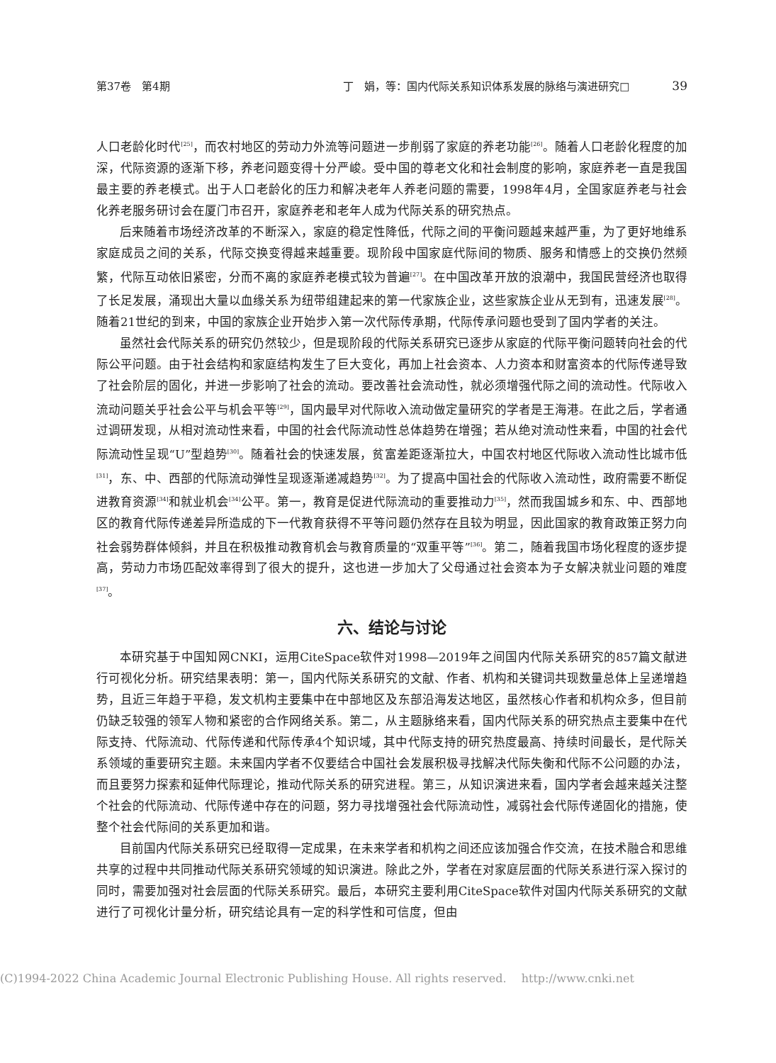第37卷　第4期 丁　娟，等：国内代际关系知识体系发展的脉络与演进研究□　　　　39
人口老龄化时代<sup>[25]</sup>，而农村地区的劳动力外流等问题进一步削弱了家庭的养老功能<sup>[26]</sup>。随着人口老龄化程度的加深，代际资源的逐渐下移，养老问题变得十分严峻。受中国的尊老文化和社会制度的影响，家庭养老一直是我国最主要的养老模式。出于人口老龄化的压力和解决老年人养老问题的需要，1998年4月，全国家庭养老与社会化养老服务研讨会在厦门市召开，家庭养老和老年人成为代际关系的研究热点。
后来随着市场经济改革的不断深入，家庭的稳定性降低，代际之间的平衡问题越来越严重，为了更好地维系家庭成员之间的关系，代际交换变得越来越重要。现阶段中国家庭代际间的物质、服务和情感上的交换仍然频繁，代际互动依旧紧密，分而不离的家庭养老模式较为普遍<sup>[27]</sup>。在中国改革开放的浪潮中，我国民营经济也取得了长足发展，涌现出大量以血缘关系为纽带组建起来的第一代家族企业，这些家族企业从无到有，迅速发展<sup>[28]</sup>。随着21世纪的到来，中国的家族企业开始步入第一次代际传承期，代际传承问题也受到了国内学者的关注。
虽然社会代际关系的研究仍然较少，但是现阶段的代际关系研究已逐步从家庭的代际平衡问题转向社会的代际公平问题。由于社会结构和家庭结构发生了巨大变化，再加上社会资本、人力资本和财富资本的代际传递导致了社会阶层的固化，并进一步影响了社会的流动。要改善社会流动性，就必须增强代际之间的流动性。代际收入流动问题关乎社会公平与机会平等<sup>[29]</sup>，国内最早对代际收入流动做定量研究的学者是王海港。在此之后，学者通过调研发现，从相对流动性来看，中国的社会代际流动性总体趋势在增强；若从绝对流动性来看，中国的社会代际流动性呈现“U”型趋势<sup>[30]</sup>。随着社会的快速发展，贫富差距逐渐拉大，中国农村地区代际收入流动性比城市低<sup>[31]</sup>，东、中、西部的代际流动弹性呈现逐渐递减趋势<sup>[32]</sup>。为了提高中国社会的代际收入流动性，政府需要不断促进教育资源<sup>[34]</sup>和就业机会<sup>[34]</sup>公平。第一，教育是促进代际流动的重要推动力<sup>[35]</sup>，然而我国城乡和东、中、西部地区的教育代际传递差异所造成的下一代教育获得不平等问题仍然存在且较为明显，因此国家的教育政策正努力向社会弱势群体倾斜，并且在积极推动教育机会与教育质量的“双重平等”<sup>[36]</sup>。第二，随着我国市场化程度的逐步提高，劳动力市场匹配效率得到了很大的提升，这也进一步加大了父母通过社会资本为子女解决就业问题的难度<sup>[37]</sup>。
六、结论与讨论
本研究基于中国知网CNKI，运用CiteSpace软件对1998—2019年之间国内代际关系研究的857篇文献进行可视化分析。研究结果表明：第一，国内代际关系研究的文献、作者、机构和关键词共现数量总体上呈递增趋势，且近三年趋于平稳，发文机构主要集中在中部地区及东部沿海发达地区，虽然核心作者和机构众多，但目前仍缺乏较强的领军人物和紧密的合作网络关系。第二，从主题脉络来看，国内代际关系的研究热点主要集中在代际支持、代际流动、代际传递和代际传承4个知识域，其中代际支持的研究热度最高、持续时间最长，是代际关系领域的重要研究主题。未来国内学者不仅要结合中国社会发展积极寻找解决代际失衡和代际不公问题的办法，而且要努力探索和延伸代际理论，推动代际关系的研究进程。第三，从知识演进来看，国内学者会越来越关注整个社会的代际流动、代际传递中存在的问题，努力寻找增强社会代际流动性，减弱社会代际传递固化的措施，使整个社会代际间的关系更加和谐。
目前国内代际关系研究已经取得一定成果，在未来学者和机构之间还应该加强合作交流，在技术融合和思维共享的过程中共同推动代际关系研究领域的知识演进。除此之外，学者在对家庭层面的代际关系进行深入探讨的同时，需要加强对社会层面的代际关系研究。最后，本研究主要利用CiteSpace软件对国内代际关系研究的文献进行了可视化计量分析，研究结论具有一定的科学性和可信度，但由
(C)1994-2022 China Academic Journal Electronic Publishing House. All rights reserved.　 http://www.cnki.net